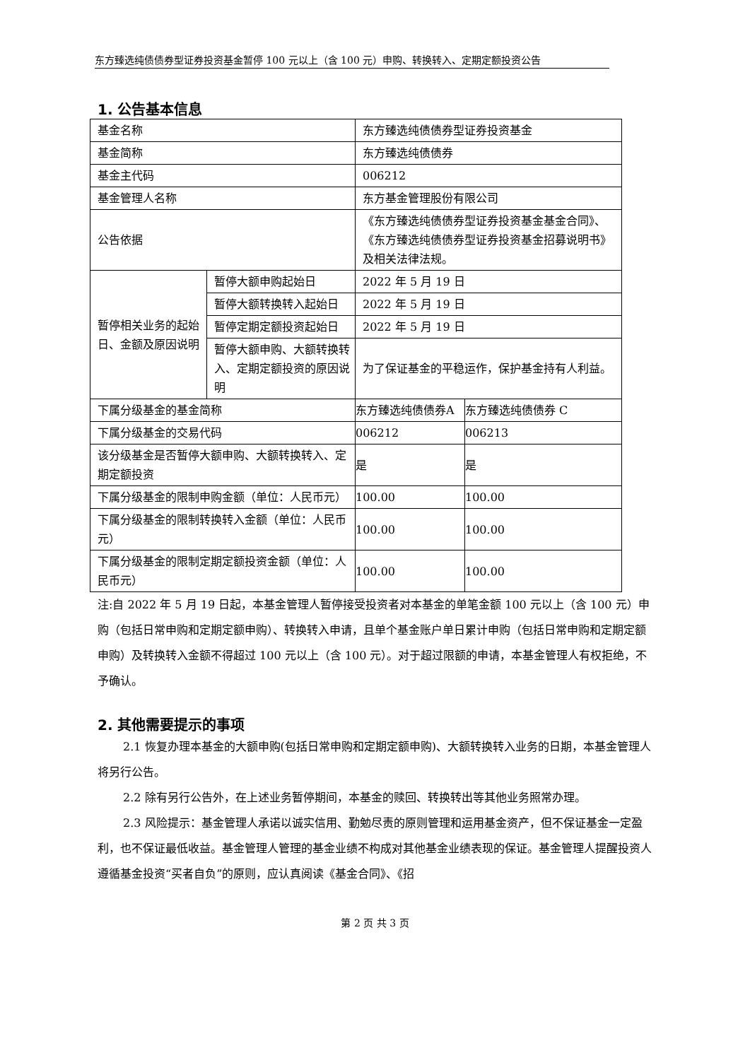东方臻选纯债债券型证券投资基金暂停 100 元以上（含 100 元）申购、转换转入、定期定额投资公告
1. 公告基本信息
| 基金名称 | | 东方臻选纯债债券型证券投资基金 | |
| 基金简称 | | 东方臻选纯债债券 | |
| 基金主代码 | | 006212 | |
| 基金管理人名称 | | 东方基金管理股份有限公司 | |
| 公告依据 | | 《东方臻选纯债债券型证券投资基金基金合同》、《东方臻选纯债债券型证券投资基金招募说明书》及相关法律法规。 | |
| 暂停相关业务的起始日、金额及原因说明 | 暂停大额申购起始日 | 2022 年 5 月 19 日 | |
| | 暂停大额转换转入起始日 | 2022 年 5 月 19 日 | |
| | 暂停定期定额投资起始日 | 2022 年 5 月 19 日 | |
| | 暂停大额申购、大额转换转入、定期定额投资的原因说明 | 为了保证基金的平稳运作，保护基金持有人利益。 | |
| 下属分级基金的基金简称 | | 东方臻选纯债债券A | 东方臻选纯债债券 C |
| 下属分级基金的交易代码 | | 006212 | 006213 |
| 该分级基金是否暂停大额申购、大额转换转入、定期定额投资 | | 是 | 是 |
| 下属分级基金的限制申购金额（单位：人民币元） | | 100.00 | 100.00 |
| 下属分级基金的限制转换转入金额（单位：人民币元） | | 100.00 | 100.00 |
| 下属分级基金的限制定期定额投资金额（单位：人民币元） | | 100.00 | 100.00 |
注:自 2022 年 5 月 19 日起，本基金管理人暂停接受投资者对本基金的单笔金额 100 元以上（含 100 元）申购（包括日常申购和定期定额申购）、转换转入申请，且单个基金账户单日累计申购（包括日常申购和定期定额申购）及转换转入金额不得超过 100 元以上（含 100 元）。对于超过限额的申请，本基金管理人有权拒绝，不予确认。
2. 其他需要提示的事项
2.1 恢复办理本基金的大额申购(包括日常申购和定期定额申购)、大额转换转入业务的日期，本基金管理人将另行公告。
2.2 除有另行公告外，在上述业务暂停期间，本基金的赎回、转换转出等其他业务照常办理。
2.3 风险提示：基金管理人承诺以诚实信用、勤勉尽责的原则管理和运用基金资产，但不保证基金一定盈利，也不保证最低收益。基金管理人管理的基金业绩不构成对其他基金业绩表现的保证。基金管理人提醒投资人遵循基金投资“买者自负”的原则，应认真阅读《基金合同》、《招
第 2 页 共 3 页